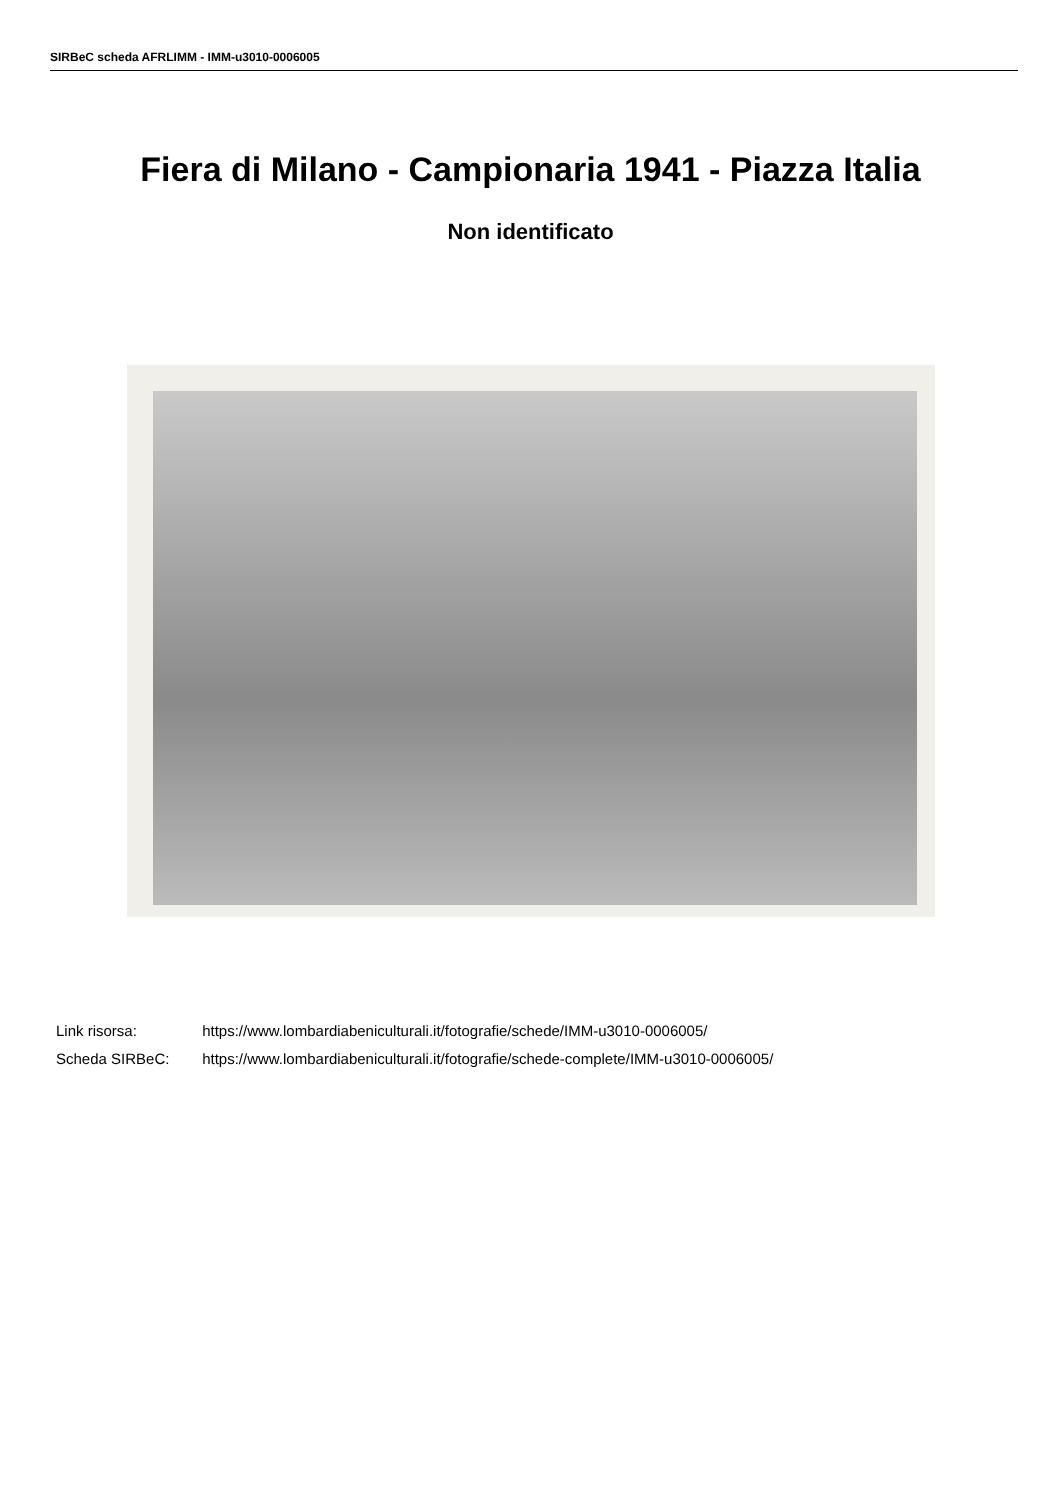SIRBeC scheda AFRLIMM - IMM-u3010-0006005
Fiera di Milano - Campionaria 1941 - Piazza Italia
Non identificato
Link risorsa: https://www.lombardiabeniculturali.it/fotografie/schede/IMM-u3010-0006005/
Scheda SIRBeC: https://www.lombardiabeniculturali.it/fotografie/schede-complete/IMM-u3010-0006005/